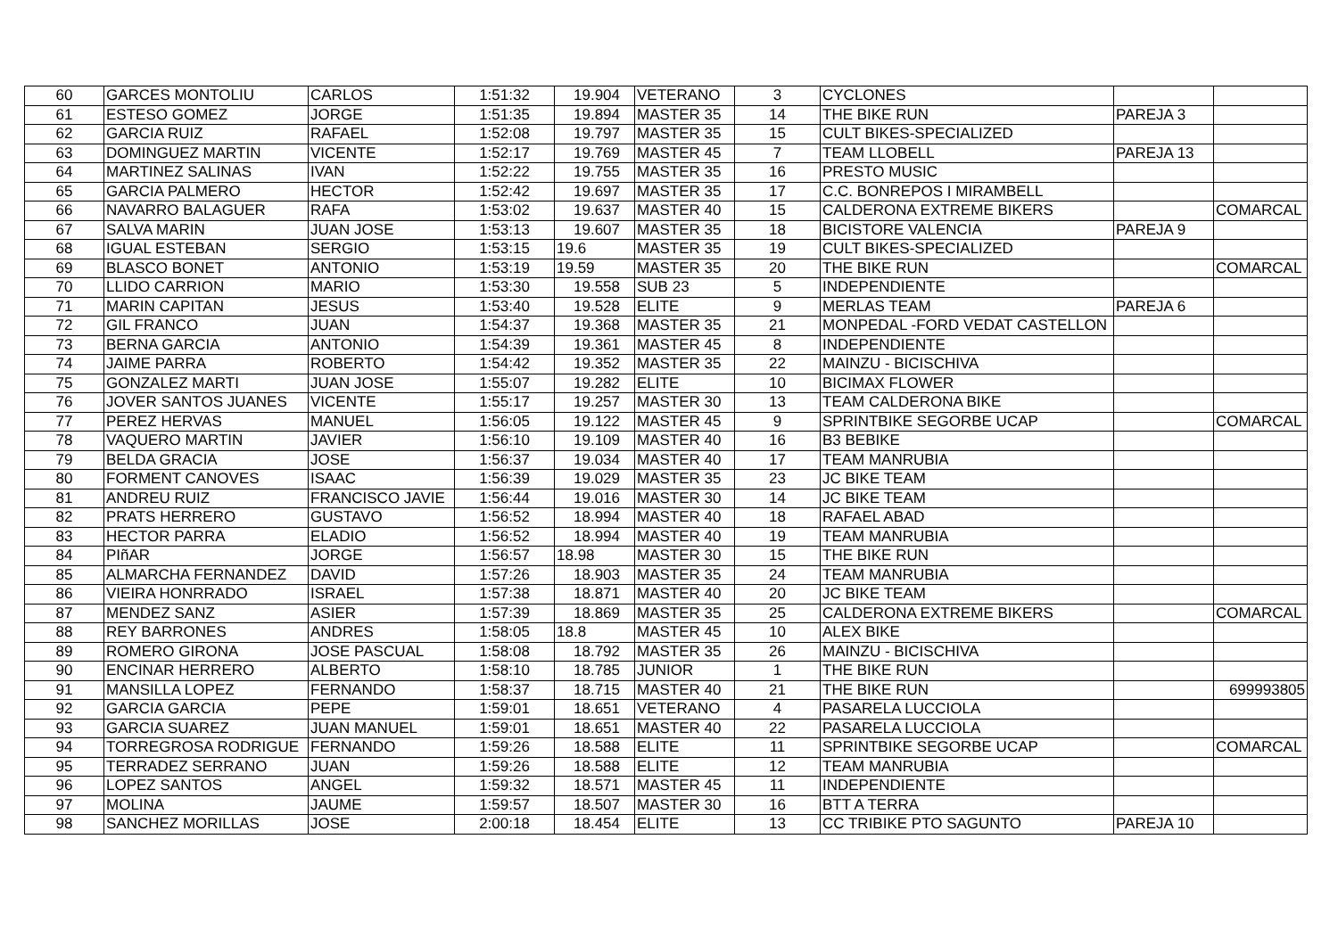| 60 | GARCES MONTOLIU | CARLOS | 1:51:32 | 19.904 | VETERANO | 3 | CYCLONES | | |
| 61 | ESTESO GOMEZ | JORGE | 1:51:35 | 19.894 | MASTER 35 | 14 | THE BIKE RUN | PAREJA 3 | |
| 62 | GARCIA RUIZ | RAFAEL | 1:52:08 | 19.797 | MASTER 35 | 15 | CULT BIKES-SPECIALIZED | | |
| 63 | DOMINGUEZ MARTIN | VICENTE | 1:52:17 | 19.769 | MASTER 45 | 7 | TEAM LLOBELL | PAREJA 13 | |
| 64 | MARTINEZ SALINAS | IVAN | 1:52:22 | 19.755 | MASTER 35 | 16 | PRESTO MUSIC | | |
| 65 | GARCIA PALMERO | HECTOR | 1:52:42 | 19.697 | MASTER 35 | 17 | C.C. BONREPOS I MIRAMBELL | | |
| 66 | NAVARRO BALAGUER | RAFA | 1:53:02 | 19.637 | MASTER 40 | 15 | CALDERONA EXTREME BIKERS | | COMARCAL |
| 67 | SALVA MARIN | JUAN JOSE | 1:53:13 | 19.607 | MASTER 35 | 18 | BICISTORE VALENCIA | PAREJA 9 | |
| 68 | IGUAL ESTEBAN | SERGIO | 1:53:15 | 19.6 | MASTER 35 | 19 | CULT BIKES-SPECIALIZED | | |
| 69 | BLASCO BONET | ANTONIO | 1:53:19 | 19.59 | MASTER 35 | 20 | THE BIKE RUN | | COMARCAL |
| 70 | LLIDO CARRION | MARIO | 1:53:30 | 19.558 | SUB 23 | 5 | INDEPENDIENTE | | |
| 71 | MARIN CAPITAN | JESUS | 1:53:40 | 19.528 | ELITE | 9 | MERLAS TEAM | PAREJA 6 | |
| 72 | GIL FRANCO | JUAN | 1:54:37 | 19.368 | MASTER 35 | 21 | MONPEDAL -FORD VEDAT CASTELLON | | |
| 73 | BERNA GARCIA | ANTONIO | 1:54:39 | 19.361 | MASTER 45 | 8 | INDEPENDIENTE | | |
| 74 | JAIME PARRA | ROBERTO | 1:54:42 | 19.352 | MASTER 35 | 22 | MAINZU - BICISCHIVA | | |
| 75 | GONZALEZ MARTI | JUAN JOSE | 1:55:07 | 19.282 | ELITE | 10 | BICIMAX FLOWER | | |
| 76 | JOVER SANTOS JUANES | VICENTE | 1:55:17 | 19.257 | MASTER 30 | 13 | TEAM CALDERONA BIKE | | |
| 77 | PEREZ HERVAS | MANUEL | 1:56:05 | 19.122 | MASTER 45 | 9 | SPRINTBIKE SEGORBE UCAP | | COMARCAL |
| 78 | VAQUERO MARTIN | JAVIER | 1:56:10 | 19.109 | MASTER 40 | 16 | B3 BEBIKE | | |
| 79 | BELDA GRACIA | JOSE | 1:56:37 | 19.034 | MASTER 40 | 17 | TEAM MANRUBIA | | |
| 80 | FORMENT CANOVES | ISAAC | 1:56:39 | 19.029 | MASTER 35 | 23 | JC BIKE TEAM | | |
| 81 | ANDREU RUIZ | FRANCISCO JAVIE | 1:56:44 | 19.016 | MASTER 30 | 14 | JC BIKE TEAM | | |
| 82 | PRATS HERRERO | GUSTAVO | 1:56:52 | 18.994 | MASTER 40 | 18 | RAFAEL ABAD | | |
| 83 | HECTOR PARRA | ELADIO | 1:56:52 | 18.994 | MASTER 40 | 19 | TEAM MANRUBIA | | |
| 84 | PIñAR | JORGE | 1:56:57 | 18.98 | MASTER 30 | 15 | THE BIKE RUN | | |
| 85 | ALMARCHA FERNANDEZ | DAVID | 1:57:26 | 18.903 | MASTER 35 | 24 | TEAM MANRUBIA | | |
| 86 | VIEIRA HONRRADO | ISRAEL | 1:57:38 | 18.871 | MASTER 40 | 20 | JC BIKE TEAM | | |
| 87 | MENDEZ SANZ | ASIER | 1:57:39 | 18.869 | MASTER 35 | 25 | CALDERONA EXTREME BIKERS | | COMARCAL |
| 88 | REY BARRONES | ANDRES | 1:58:05 | 18.8 | MASTER 45 | 10 | ALEX BIKE | | |
| 89 | ROMERO GIRONA | JOSE PASCUAL | 1:58:08 | 18.792 | MASTER 35 | 26 | MAINZU - BICISCHIVA | | |
| 90 | ENCINAR HERRERO | ALBERTO | 1:58:10 | 18.785 | JUNIOR | 1 | THE BIKE RUN | | |
| 91 | MANSILLA LOPEZ | FERNANDO | 1:58:37 | 18.715 | MASTER 40 | 21 | THE BIKE RUN | | 699993805 |
| 92 | GARCIA GARCIA | PEPE | 1:59:01 | 18.651 | VETERANO | 4 | PASARELA LUCCIOLA | | |
| 93 | GARCIA SUAREZ | JUAN MANUEL | 1:59:01 | 18.651 | MASTER 40 | 22 | PASARELA LUCCIOLA | | |
| 94 | TORREGROSA RODRIGUE | FERNANDO | 1:59:26 | 18.588 | ELITE | 11 | SPRINTBIKE SEGORBE UCAP | | COMARCAL |
| 95 | TERRADEZ SERRANO | JUAN | 1:59:26 | 18.588 | ELITE | 12 | TEAM MANRUBIA | | |
| 96 | LOPEZ SANTOS | ANGEL | 1:59:32 | 18.571 | MASTER 45 | 11 | INDEPENDIENTE | | |
| 97 | MOLINA | JAUME | 1:59:57 | 18.507 | MASTER 30 | 16 | BTT A TERRA | | |
| 98 | SANCHEZ MORILLAS | JOSE | 2:00:18 | 18.454 | ELITE | 13 | CC TRIBIKE PTO SAGUNTO | PAREJA 10 | |